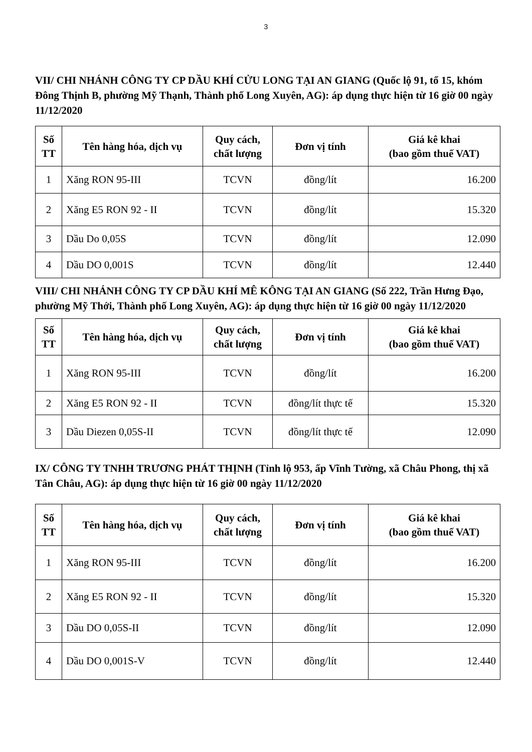3
VII/ CHI NHÁNH CÔNG TY CP DẦU KHÍ CỬU LONG TẠI AN GIANG (Quốc lộ 91, tổ 15, khóm Đông Thịnh B, phường Mỹ Thạnh, Thành phố Long Xuyên, AG): áp dụng thực hiện từ 16 giờ 00 ngày 11/12/2020
| Số TT | Tên hàng hóa, dịch vụ | Quy cách, chất lượng | Đơn vị tính | Giá kê khai (bao gồm thuế VAT) |
| --- | --- | --- | --- | --- |
| 1 | Xăng RON 95-III | TCVN | đồng/lít | 16.200 |
| 2 | Xăng E5 RON 92 - II | TCVN | đồng/lít | 15.320 |
| 3 | Dầu Do 0,05S | TCVN | đồng/lít | 12.090 |
| 4 | Dầu DO 0,001S | TCVN | đồng/lít | 12.440 |
VIII/ CHI NHÁNH CÔNG TY CP DẦU KHÍ MÊ KÔNG TẠI AN GIANG (Số 222, Trần Hưng Đạo, phường Mỹ Thới, Thành phố Long Xuyên, AG): áp dụng thực hiện từ 16 giờ 00 ngày 11/12/2020
| Số TT | Tên hàng hóa, dịch vụ | Quy cách, chất lượng | Đơn vị tính | Giá kê khai (bao gồm thuế VAT) |
| --- | --- | --- | --- | --- |
| 1 | Xăng RON 95-III | TCVN | đồng/lít | 16.200 |
| 2 | Xăng E5 RON 92 - II | TCVN | đồng/lít thực tế | 15.320 |
| 3 | Dầu Diezen 0,05S-II | TCVN | đồng/lít thực tế | 12.090 |
IX/ CÔNG TY TNHH TRƯƠNG PHÁT THỊNH (Tỉnh lộ 953, ấp Vĩnh Tường, xã Châu Phong, thị xã Tân Châu, AG): áp dụng thực hiện từ 16 giờ 00 ngày 11/12/2020
| Số TT | Tên hàng hóa, dịch vụ | Quy cách, chất lượng | Đơn vị tính | Giá kê khai (bao gồm thuế VAT) |
| --- | --- | --- | --- | --- |
| 1 | Xăng RON 95-III | TCVN | đồng/lít | 16.200 |
| 2 | Xăng E5 RON 92 - II | TCVN | đồng/lít | 15.320 |
| 3 | Dầu DO 0,05S-II | TCVN | đồng/lít | 12.090 |
| 4 | Dầu DO 0,001S-V | TCVN | đồng/lít | 12.440 |